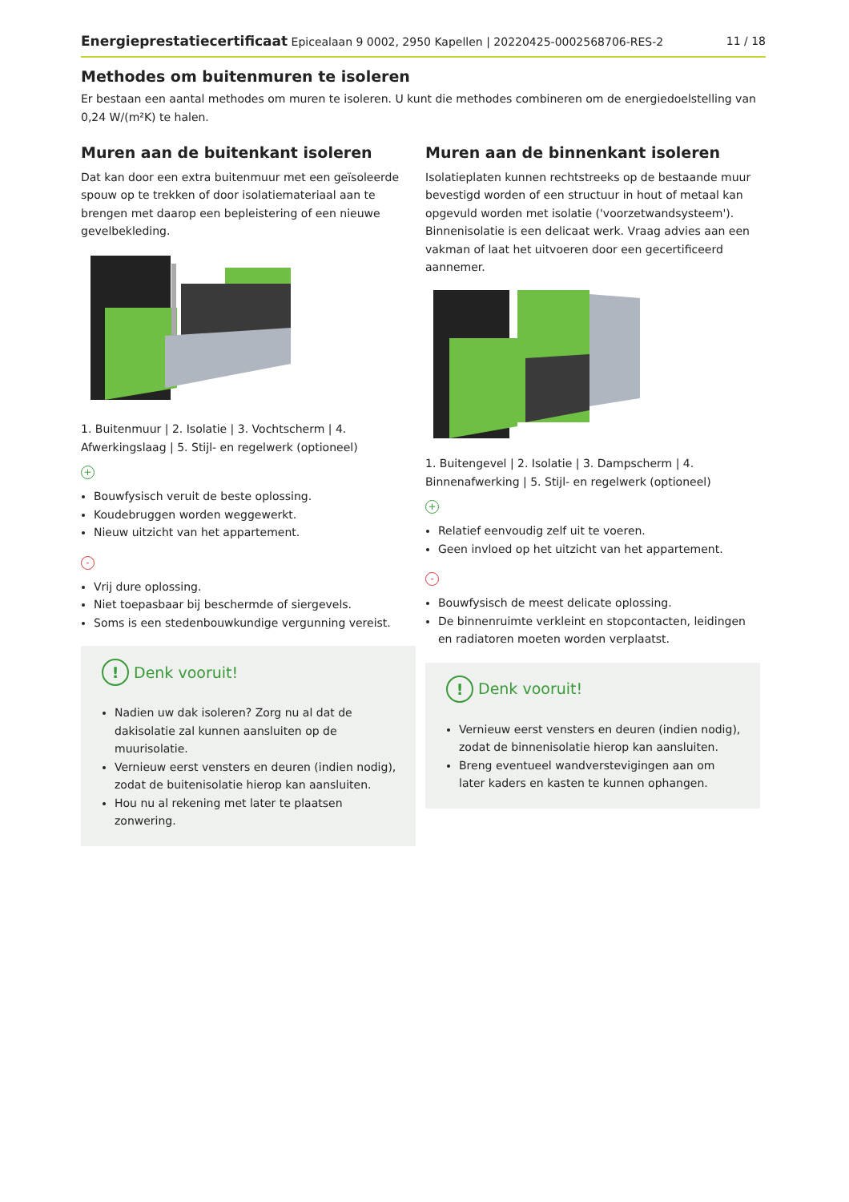Energieprestatiecertificaat Epicealaan 9 0002, 2950 Kapellen | 20220425-0002568706-RES-2 11 / 18
Methodes om buitenmuren te isoleren
Er bestaan een aantal methodes om muren te isoleren. U kunt die methodes combineren om de energiedoelstelling van 0,24 W/(m²K) te halen.
Muren aan de buitenkant isoleren
Dat kan door een extra buitenmuur met een geïsoleerde spouw op te trekken of door isolatiemateriaal aan te brengen met daarop een bepleistering of een nieuwe gevelbekleding.
1. Buitenmuur | 2. Isolatie | 3. Vochtscherm | 4. Afwerkingslaag | 5. Stijl- en regelwerk (optioneel)
+
Bouwfysisch veruit de beste oplossing.
Koudebruggen worden weggewerkt.
Nieuw uitzicht van het appartement.
-
Vrij dure oplossing.
Niet toepasbaar bij beschermde of siergevels.
Soms is een stedenbouwkundige vergunning vereist.
! Denk vooruit!
Nadien uw dak isoleren? Zorg nu al dat de dakisolatie zal kunnen aansluiten op de muurisolatie.
Vernieuw eerst vensters en deuren (indien nodig), zodat de buitenisolatie hierop kan aansluiten.
Hou nu al rekening met later te plaatsen zonwering.
Muren aan de binnenkant isoleren
Isolatieplaten kunnen rechtstreeks op de bestaande muur bevestigd worden of een structuur in hout of metaal kan opgevuld worden met isolatie ('voorzetwandsysteem'). Binnenisolatie is een delicaat werk. Vraag advies aan een vakman of laat het uitvoeren door een gecertificeerd aannemer.
1. Buitengevel | 2. Isolatie | 3. Dampscherm | 4. Binnenafwerking | 5. Stijl- en regelwerk (optioneel)
+
Relatief eenvoudig zelf uit te voeren.
Geen invloed op het uitzicht van het appartement.
-
Bouwfysisch de meest delicate oplossing.
De binnenruimte verkleint en stopcontacten, leidingen en radiatoren moeten worden verplaatst.
! Denk vooruit!
Vernieuw eerst vensters en deuren (indien nodig), zodat de binnenisolatie hierop kan aansluiten.
Breng eventueel wandverstevigingen aan om later kaders en kasten te kunnen ophangen.